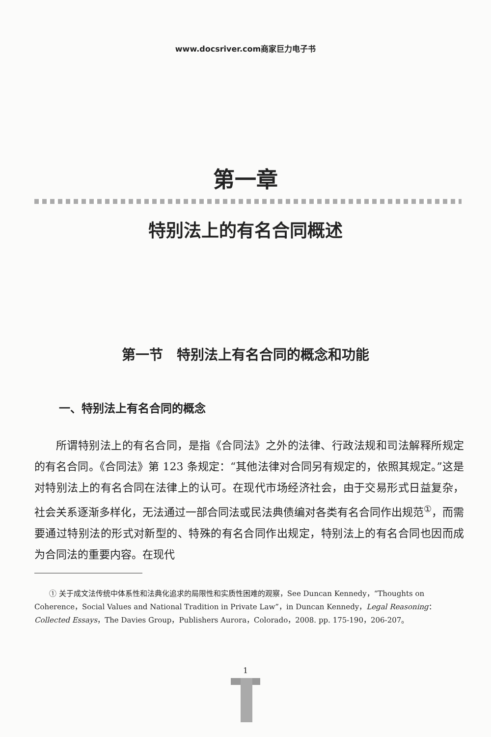www.docsriver.com商家巨力电子书
第一章
特别法上的有名合同概述
第一节　特别法上有名合同的概念和功能
一、特别法上有名合同的概念
所谓特别法上的有名合同，是指《合同法》之外的法律、行政法规和司法解释所规定的有名合同。《合同法》第 123 条规定：“其他法律对合同另有规定的，依照其规定。”这是对特别法上的有名合同在法律上的认可。在现代市场经济社会，由于交易形式日益复杂，社会关系逐渐多样化，无法通过一部合同法或民法典债编对各类有名合同作出规范<sup>①</sup>，而需要通过特别法的形式对新型的、特殊的有名合同作出规定，特别法上的有名合同也因而成为合同法的重要内容。在现代
① 关于成文法传统中体系性和法典化追求的局限性和实质性困难的观察，See Duncan Kennedy，“Thoughts on Coherence，Social Values and National Tradition in Private Law”，in Duncan Kennedy，Legal Reasoning：Collected Essays，The Davies Group，Publishers Aurora，Colorado，2008. pp. 175-190，206-207。
1